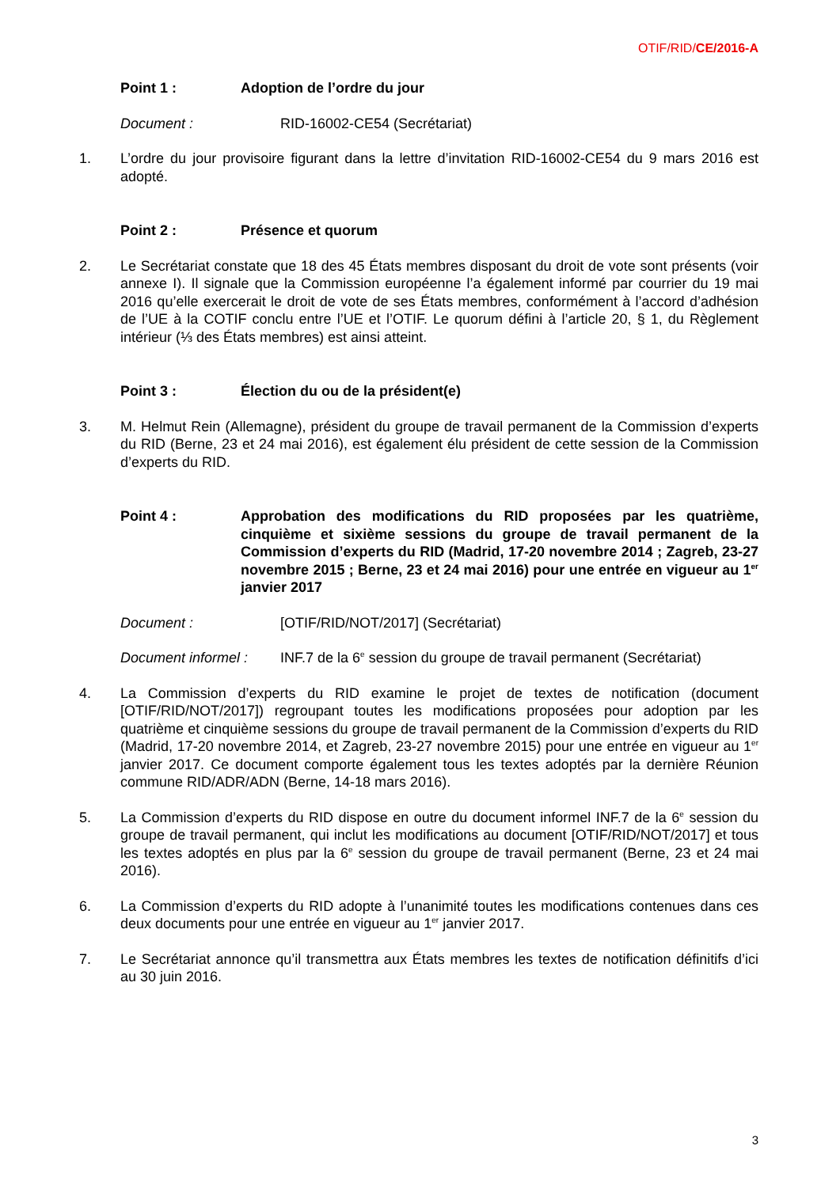OTIF/RID/CE/2016-A
Point 1 : Adoption de l’ordre du jour
Document : RID-16002-CE54 (Secrétariat)
1. L’ordre du jour provisoire figurant dans la lettre d’invitation RID-16002-CE54 du 9 mars 2016 est adopté.
Point 2 : Présence et quorum
2. Le Secrétariat constate que 18 des 45 États membres disposant du droit de vote sont présents (voir annexe I). Il signale que la Commission européenne l’a également informé par courrier du 19 mai 2016 qu’elle exercerait le droit de vote de ses États membres, conformément à l’accord d’adhésion de l’UE à la COTIF conclu entre l’UE et l’OTIF. Le quorum défini à l’article 20, § 1, du Règlement intérieur (⅓ des États membres) est ainsi atteint.
Point 3 : Élection du ou de la président(e)
3. M. Helmut Rein (Allemagne), président du groupe de travail permanent de la Commission d’experts du RID (Berne, 23 et 24 mai 2016), est également élu président de cette session de la Commission d’experts du RID.
Point 4 : Approbation des modifications du RID proposées par les quatrième, cinquième et sixième sessions du groupe de travail permanent de la Commission d’experts du RID (Madrid, 17-20 novembre 2014 ; Zagreb, 23-27 novembre 2015 ; Berne, 23 et 24 mai 2016) pour une entrée en vigueur au 1<sup>er</sup> janvier 2017
Document : [OTIF/RID/NOT/2017] (Secrétariat)
Document informel :
INF.7 de la 6<sup>e</sup> session du groupe de travail permanent (Secrétariat)
4. La Commission d’experts du RID examine le projet de textes de notification (document [OTIF/RID/NOT/2017]) regroupant toutes les modifications proposées pour adoption par les quatrième et cinquième sessions du groupe de travail permanent de la Commission d’experts du RID (Madrid, 17-20 novembre 2014, et Zagreb, 23-27 novembre 2015) pour une entrée en vigueur au 1<sup>er</sup> janvier 2017. Ce document comporte également tous les textes adoptés par la dernière Réunion commune RID/ADR/ADN (Berne, 14-18 mars 2016).
5. La Commission d’experts du RID dispose en outre du document informel INF.7 de la 6<sup>e</sup> session du groupe de travail permanent, qui inclut les modifications au document [OTIF/RID/NOT/2017] et tous les textes adoptés en plus par la 6<sup>e</sup> session du groupe de travail permanent (Berne, 23 et 24 mai 2016).
6. La Commission d’experts du RID adopte à l’unanimité toutes les modifications contenues dans ces deux documents pour une entrée en vigueur au 1<sup>er</sup> janvier 2017.
7. Le Secrétariat annonce qu’il transmettra aux États membres les textes de notification définitifs d’ici au 30 juin 2016.
3